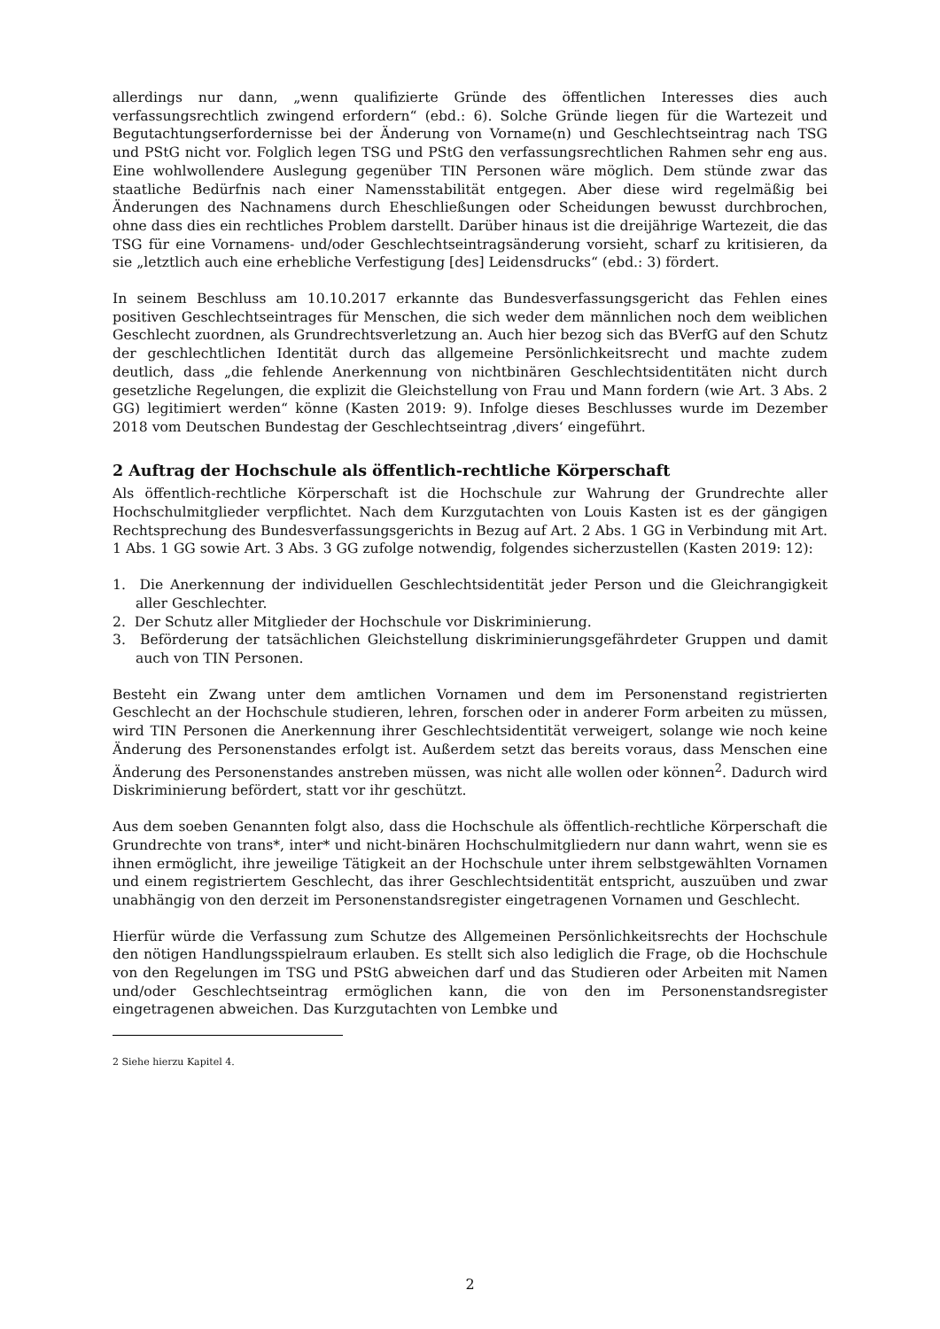allerdings nur dann, „wenn qualifizierte Gründe des öffentlichen Interesses dies auch verfassungsrechtlich zwingend erfordern“ (ebd.: 6). Solche Gründe liegen für die Wartezeit und Begutachtungserfordernisse bei der Änderung von Vorname(n) und Geschlechtseintrag nach TSG und PStG nicht vor. Folglich legen TSG und PStG den verfassungsrechtlichen Rahmen sehr eng aus. Eine wohlwollendere Auslegung gegenüber TIN Personen wäre möglich. Dem stünde zwar das staatliche Bedürfnis nach einer Namensstabilität entgegen. Aber diese wird regelmäßig bei Änderungen des Nachnamens durch Eheschließungen oder Scheidungen bewusst durchbrochen, ohne dass dies ein rechtliches Problem darstellt. Darüber hinaus ist die dreijährige Wartezeit, die das TSG für eine Vornamens- und/oder Geschlechtseintragsänderung vorsieht, scharf zu kritisieren, da sie „letztlich auch eine erhebliche Verfestigung [des] Leidensdrucks“ (ebd.: 3) fördert.
In seinem Beschluss am 10.10.2017 erkannte das Bundesverfassungsgericht das Fehlen eines positiven Geschlechtseintrages für Menschen, die sich weder dem männlichen noch dem weiblichen Geschlecht zuordnen, als Grundrechtsverletzung an. Auch hier bezog sich das BVerfG auf den Schutz der geschlechtlichen Identität durch das allgemeine Persönlichkeitsrecht und machte zudem deutlich, dass „die fehlende Anerkennung von nichtbinären Geschlechtsidentitäten nicht durch gesetzliche Regelungen, die explizit die Gleichstellung von Frau und Mann fordern (wie Art. 3 Abs. 2 GG) legitimiert werden“ könne (Kasten 2019: 9). Infolge dieses Beschlusses wurde im Dezember 2018 vom Deutschen Bundestag der Geschlechtseintrag ‚divers‘ eingeführt.
2 Auftrag der Hochschule als öffentlich-rechtliche Körperschaft
Als öffentlich-rechtliche Körperschaft ist die Hochschule zur Wahrung der Grundrechte aller Hochschulmitglieder verpflichtet. Nach dem Kurzgutachten von Louis Kasten ist es der gängigen Rechtsprechung des Bundesverfassungsgerichts in Bezug auf Art. 2 Abs. 1 GG in Verbindung mit Art. 1 Abs. 1 GG sowie Art. 3 Abs. 3 GG zufolge notwendig, folgendes sicherzustellen (Kasten 2019: 12):
1. Die Anerkennung der individuellen Geschlechtsidentität jeder Person und die Gleichrangigkeit aller Geschlechter.
2. Der Schutz aller Mitglieder der Hochschule vor Diskriminierung.
3. Beförderung der tatsächlichen Gleichstellung diskriminierungsgefährdeter Gruppen und damit auch von TIN Personen.
Besteht ein Zwang unter dem amtlichen Vornamen und dem im Personenstand registrierten Geschlecht an der Hochschule studieren, lehren, forschen oder in anderer Form arbeiten zu müssen, wird TIN Personen die Anerkennung ihrer Geschlechtsidentität verweigert, solange wie noch keine Änderung des Personenstandes erfolgt ist. Außerdem setzt das bereits voraus, dass Menschen eine Änderung des Personenstandes anstreben müssen, was nicht alle wollen oder können<sup>2</sup>. Dadurch wird Diskriminierung befördert, statt vor ihr geschützt.
Aus dem soeben Genannten folgt also, dass die Hochschule als öffentlich-rechtliche Körperschaft die Grundrechte von trans*, inter* und nicht-binären Hochschulmitgliedern nur dann wahrt, wenn sie es ihnen ermöglicht, ihre jeweilige Tätigkeit an der Hochschule unter ihrem selbstgewählten Vornamen und einem registriertem Geschlecht, das ihrer Geschlechtsidentität entspricht, auszuüben und zwar unabhängig von den derzeit im Personenstandsregister eingetragenen Vornamen und Geschlecht.
Hierfür würde die Verfassung zum Schutze des Allgemeinen Persönlichkeitsrechts der Hochschule den nötigen Handlungsspielraum erlauben. Es stellt sich also lediglich die Frage, ob die Hochschule von den Regelungen im TSG und PStG abweichen darf und das Studieren oder Arbeiten mit Namen und/oder Geschlechtseintrag ermöglichen kann, die von den im Personenstandsregister eingetragenen abweichen. Das Kurzgutachten von Lembke und
2 Siehe hierzu Kapitel 4.
2